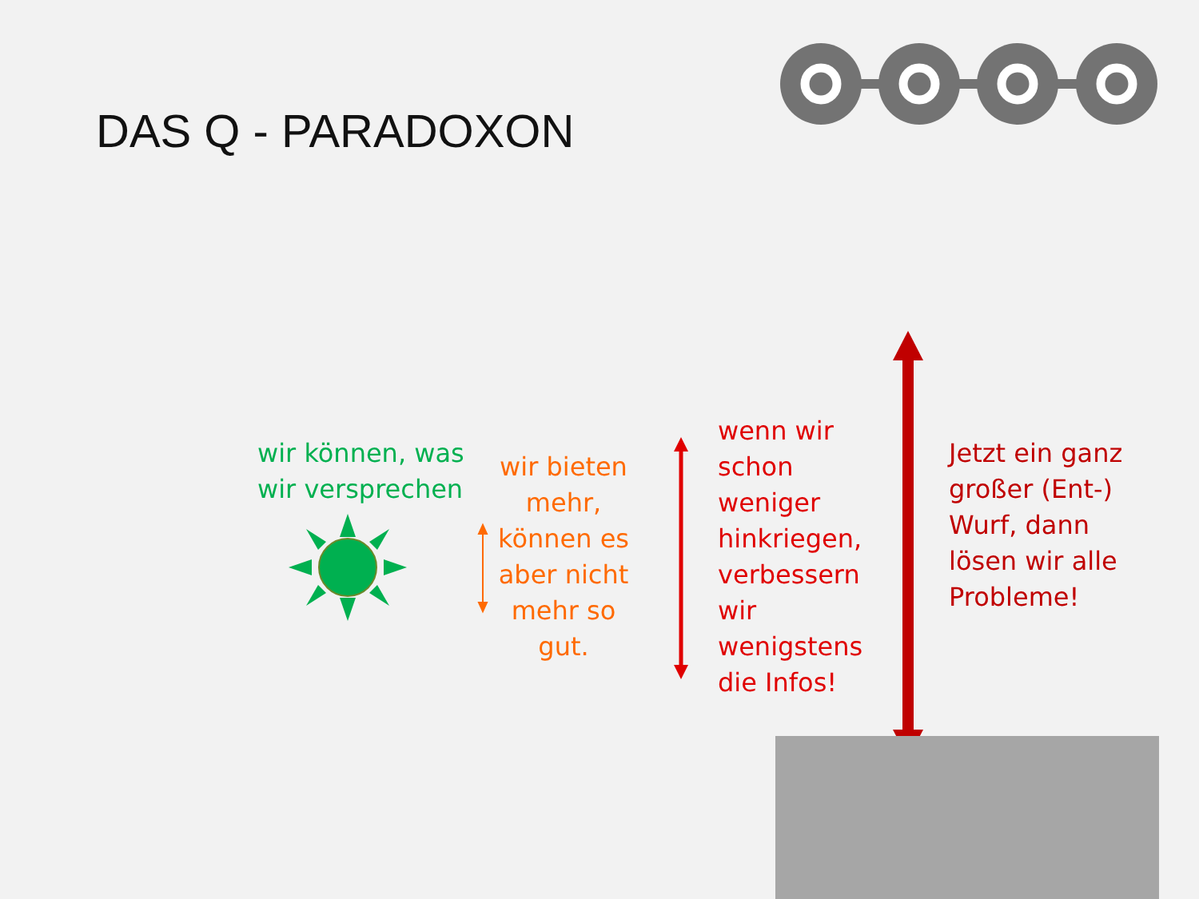DAS Q - PARADOXON
wir können, was
wir versprechen
wir bieten mehr, können es aber nicht mehr so gut.
wenn wir
schon
weniger
hinkriegen,
verbessern
wir
wenigstens
die Infos!
Jetzt ein ganz
großer (Ent-)
Wurf, dann
lösen wir alle
Probleme!